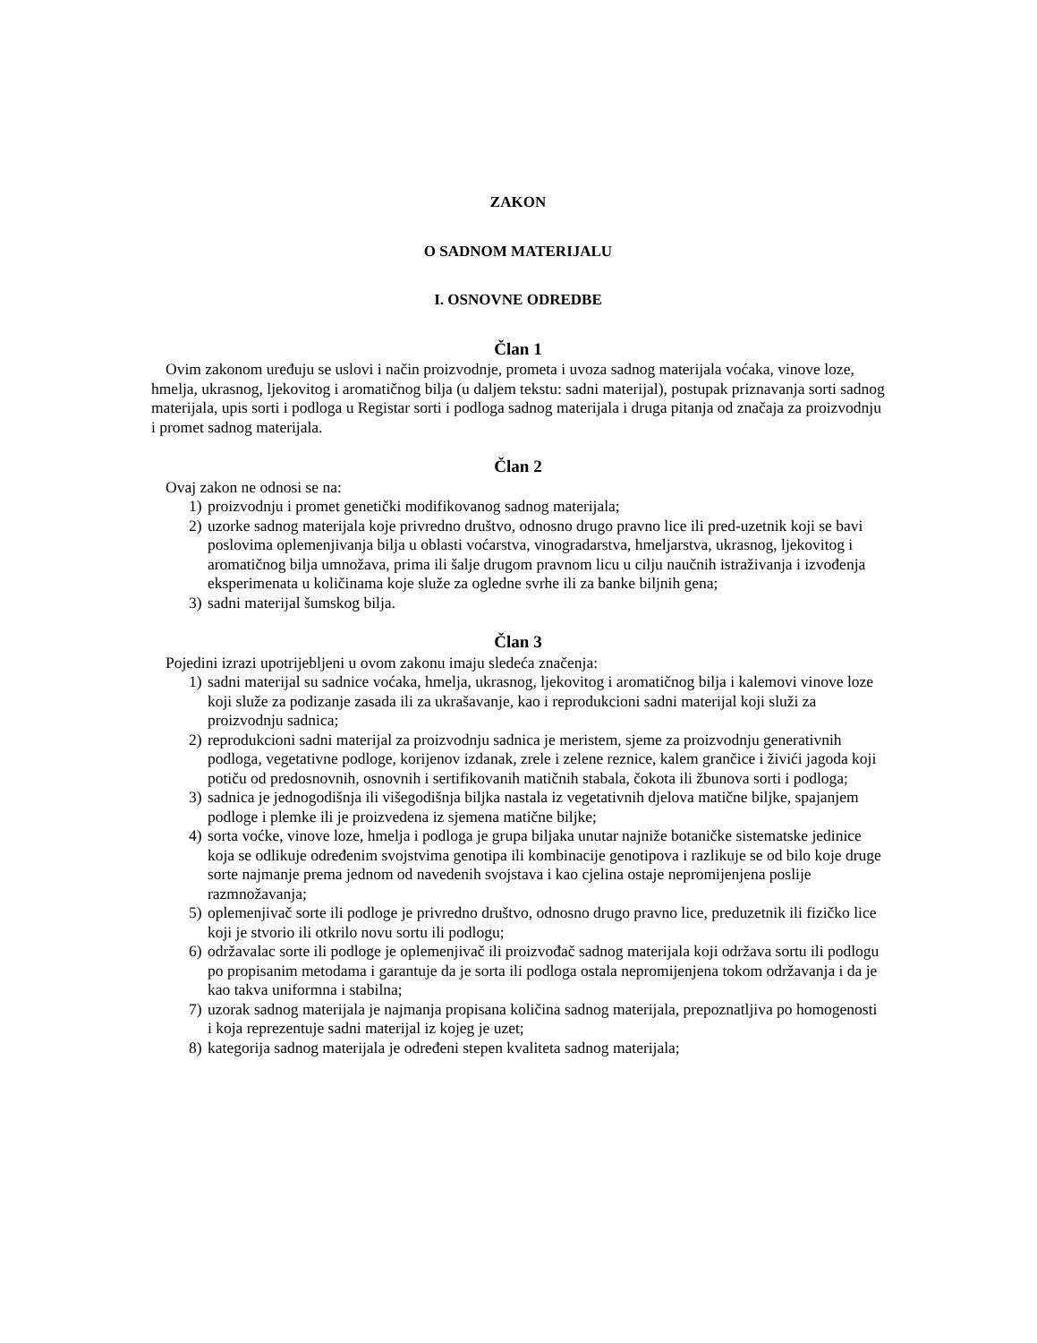ZAKON
O SADNOM MATERIJALU
I. OSNOVNE ODREDBE
Član 1
Ovim zakonom uređuju se uslovi i način proizvodnje, prometa i uvoza sadnog materijala voćaka, vinove loze, hmelja, ukrasnog, ljekovitog i aromatičnog bilja (u daljem tekstu: sadni materijal), postupak priznavanja sorti sadnog materijala, upis sorti i podloga u Registar sorti i podloga sadnog materijala i druga pitanja od značaja za proizvodnju i promet sadnog materijala.
Član 2
Ovaj zakon ne odnosi se na:
1) proizvodnju i promet genetički modifikovanog sadnog materijala;
2) uzorke sadnog materijala koje privredno društvo, odnosno drugo pravno lice ili pred-uzetnik koji se bavi poslovima oplemenjivanja bilja u oblasti voćarstva, vinogradarstva, hmeljarstva, ukrasnog, ljekovitog i aromatičnog bilja umnožava, prima ili šalje drugom pravnom licu u cilju naučnih istraživanja i izvođenja eksperimenata u količinama koje služe za ogledne svrhe ili za banke biljnih gena;
3) sadni materijal šumskog bilja.
Član 3
Pojedini izrazi upotrijebljeni u ovom zakonu imaju sledeća značenja:
1) sadni materijal su sadnice voćaka, hmelja, ukrasnog, ljekovitog i aromatičnog bilja i kalemovi vinove loze koji služe za podizanje zasada ili za ukrašavanje, kao i reprodukcioni sadni materijal koji služi za proizvodnju sadnica;
2) reprodukcioni sadni materijal za proizvodnju sadnica je meristem, sjeme za proizvodnju generativnih podloga, vegetativne podloge, korijenov izdanak, zrele i zelene reznice, kalem grančice i živići jagoda koji potiču od predosnovnih, osnovnih i sertifikovanih matičnih stabala, čokota ili žbunova sorti i podloga;
3) sadnica je jednogodišnja ili višegodišnja biljka nastala iz vegetativnih djelova matične biljke, spajanjem podloge i plemke ili je proizvedena iz sjemena matične biljke;
4) sorta voćke, vinove loze, hmelja i podloga je grupa biljaka unutar najniže botaničke sistematske jedinice koja se odlikuje određenim svojstvima genotipa ili kombinacije genotipova i razlikuje se od bilo koje druge sorte najmanje prema jednom od navedenih svojstava i kao cjelina ostaje nepromijenjena poslije razmnožavanja;
5) oplemenjivač sorte ili podloge je privredno društvo, odnosno drugo pravno lice, preduzetnik ili fizičko lice koji je stvorio ili otkrilo novu sortu ili podlogu;
6) održavalac sorte ili podloge je oplemenjivač ili proizvođač sadnog materijala koji održava sortu ili podlogu po propisanim metodama i garantuje da je sorta ili podloga ostala nepromijenjena tokom održavanja i da je kao takva uniformna i stabilna;
7) uzorak sadnog materijala je najmanja propisana količina sadnog materijala, prepoznatljiva po homogenosti i koja reprezentuje sadni materijal iz kojeg je uzet;
8) kategorija sadnog materijala je određeni stepen kvaliteta sadnog materijala;